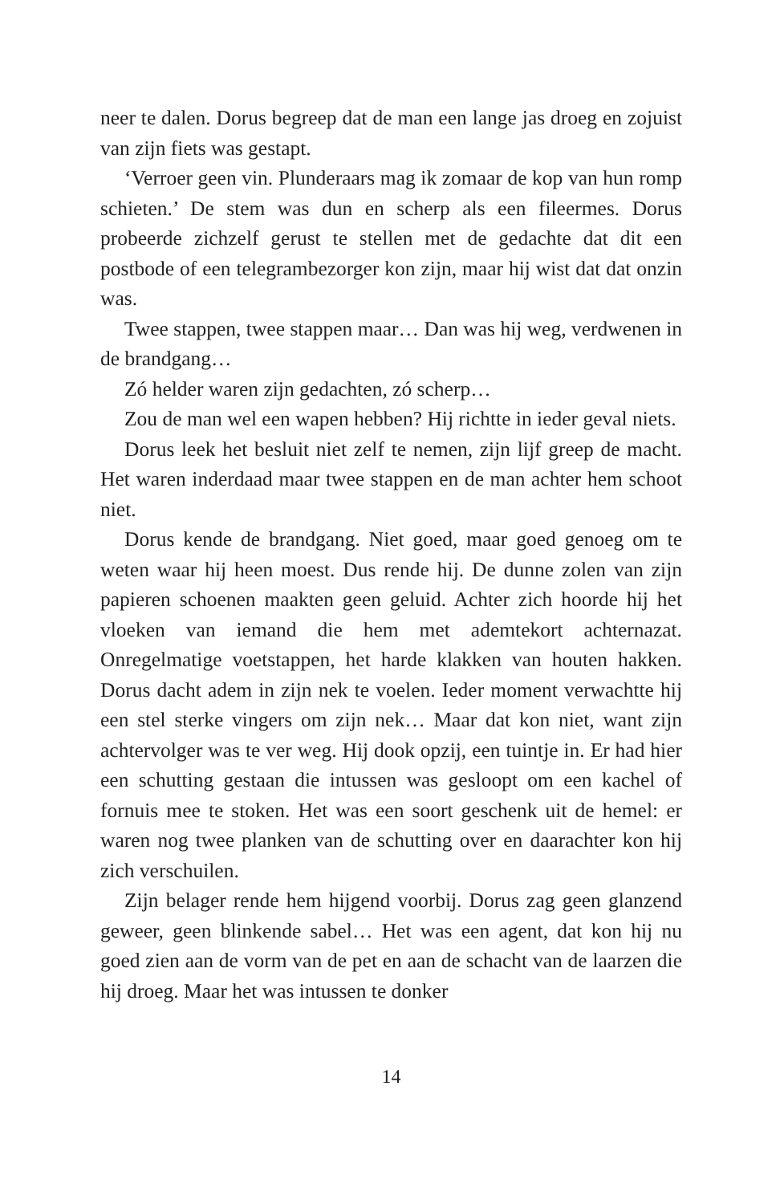neer te dalen. Dorus begreep dat de man een lange jas droeg en zojuist van zijn fiets was gestapt.
‘Verroer geen vin. Plunderaars mag ik zomaar de kop van hun romp schieten.’ De stem was dun en scherp als een fileermes. Dorus probeerde zichzelf gerust te stellen met de gedachte dat dit een postbode of een telegrambezorger kon zijn, maar hij wist dat dat onzin was.
Twee stappen, twee stappen maar… Dan was hij weg, verdwenen in de brandgang…
Zó helder waren zijn gedachten, zó scherp…
Zou de man wel een wapen hebben? Hij richtte in ieder geval niets.
Dorus leek het besluit niet zelf te nemen, zijn lijf greep de macht. Het waren inderdaad maar twee stappen en de man achter hem schoot niet.
Dorus kende de brandgang. Niet goed, maar goed genoeg om te weten waar hij heen moest. Dus rende hij. De dunne zolen van zijn papieren schoenen maakten geen geluid. Achter zich hoorde hij het vloeken van iemand die hem met ademtekort achternazat. Onregelmatige voetstappen, het harde klakken van houten hakken. Dorus dacht adem in zijn nek te voelen. Ieder moment verwachtte hij een stel sterke vingers om zijn nek… Maar dat kon niet, want zijn achtervolger was te ver weg. Hij dook opzij, een tuintje in. Er had hier een schutting gestaan die intussen was gesloopt om een kachel of fornuis mee te stoken. Het was een soort geschenk uit de hemel: er waren nog twee planken van de schutting over en daarachter kon hij zich verschuilen.
Zijn belager rende hem hijgend voorbij. Dorus zag geen glanzend geweer, geen blinkende sabel… Het was een agent, dat kon hij nu goed zien aan de vorm van de pet en aan de schacht van de laarzen die hij droeg. Maar het was intussen te donker
14